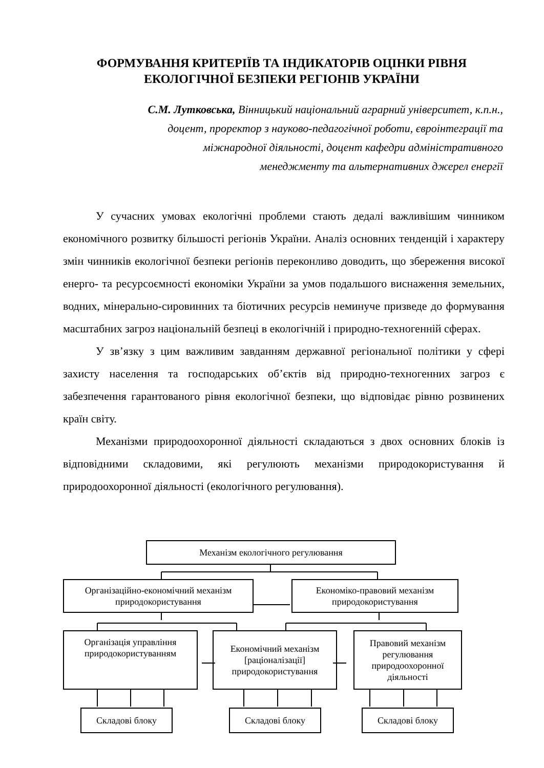ФОРМУВАННЯ КРИТЕРІЇВ ТА ІНДИКАТОРІВ ОЦІНКИ РІВНЯ ЕКОЛОГІЧНОЇ БЕЗПЕКИ РЕГІОНІВ УКРАЇНИ
С.М. Лутковська, Вінницький національний аграрний університет, к.п.н., доцент, проректор з науково-педагогічної роботи, євроінтеграції та міжнародної діяльності, доцент кафедри адміністративного менеджменту та альтернативних джерел енергії
У сучасних умовах екологічні проблеми стають дедалі важливішим чинником економічного розвитку більшості регіонів України. Аналіз основних тенденцій і характеру змін чинників екологічної безпеки регіонів переконливо доводить, що збереження високої енерго- та ресурсоємності економіки України за умов подальшого виснаження земельних, водних, мінерально-сировинних та біотичних ресурсів неминуче призведе до формування масштабних загроз національній безпеці в екологічній і природно-техногенній сферах.
У зв’язку з цим важливим завданням державної регіональної політики у сфері захисту населення та господарських об’єктів від природно-техногенних загроз є забезпечення гарантованого рівня екологічної безпеки, що відповідає рівню розвинених країн світу.
Механізми природоохоронної діяльності складаються з двох основних блоків із відповідними складовими, які регулюють механізми природокористування й природоохоронної діяльності (екологічного регулювання).
Механізм екологічного регулювання
Організаційно-економічний механізм природокористування
Економіко-правовий механізм природокористування
Організація управління природокористуванням
Економічний механізм [раціоналізації] природокористування
Правовий механізм регулювання природоохоронної діяльності
Складові блоку Складові блоку Складові блоку